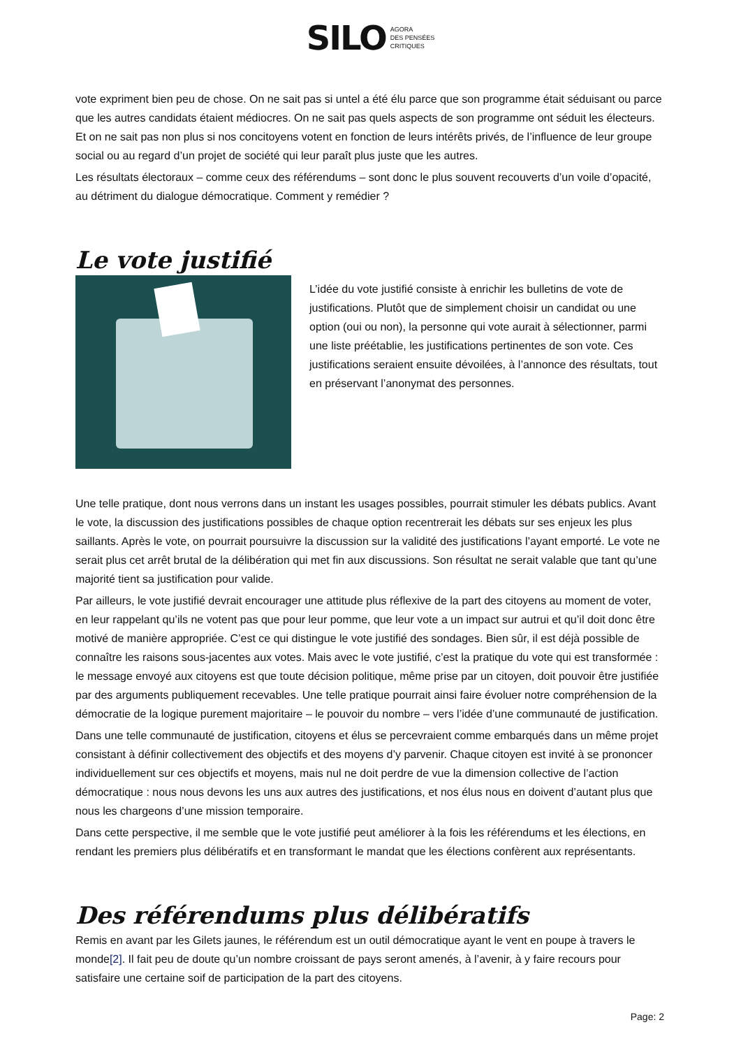SILO AGORA
DES PENSÉES
CRITIQUES
vote expriment bien peu de chose. On ne sait pas si untel a été élu parce que son programme était séduisant ou parce que les autres candidats étaient médiocres. On ne sait pas quels aspects de son programme ont séduit les électeurs. Et on ne sait pas non plus si nos concitoyens votent en fonction de leurs intérêts privés, de l’influence de leur groupe social ou au regard d’un projet de société qui leur paraît plus juste que les autres.
Les résultats électoraux – comme ceux des référendums – sont donc le plus souvent recouverts d’un voile d’opacité, au détriment du dialogue démocratique. Comment y remédier ?
Le vote justifié
L’idée du vote justifié consiste à enrichir les bulletins de vote de justifications. Plutôt que de simplement choisir un candidat ou une option (oui ou non), la personne qui vote aurait à sélectionner, parmi une liste préétablie, les justifications pertinentes de son vote. Ces justifications seraient ensuite dévoilées, à l’annonce des résultats, tout en préservant l’anonymat des personnes.
Une telle pratique, dont nous verrons dans un instant les usages possibles, pourrait stimuler les débats publics. Avant le vote, la discussion des justifications possibles de chaque option recentrerait les débats sur ses enjeux les plus saillants. Après le vote, on pourrait poursuivre la discussion sur la validité des justifications l’ayant emporté. Le vote ne serait plus cet arrêt brutal de la délibération qui met fin aux discussions. Son résultat ne serait valable que tant qu’une majorité tient sa justification pour valide.
Par ailleurs, le vote justifié devrait encourager une attitude plus réflexive de la part des citoyens au moment de voter, en leur rappelant qu’ils ne votent pas que pour leur pomme, que leur vote a un impact sur autrui et qu’il doit donc être motivé de manière appropriée. C’est ce qui distingue le vote justifié des sondages. Bien sûr, il est déjà possible de connaître les raisons sous-jacentes aux votes. Mais avec le vote justifié, c’est la pratique du vote qui est transformée : le message envoyé aux citoyens est que toute décision politique, même prise par un citoyen, doit pouvoir être justifiée par des arguments publiquement recevables. Une telle pratique pourrait ainsi faire évoluer notre compréhension de la démocratie de la logique purement majoritaire – le pouvoir du nombre – vers l’idée d’une communauté de justification.
Dans une telle communauté de justification, citoyens et élus se percevraient comme embarqués dans un même projet consistant à définir collectivement des objectifs et des moyens d’y parvenir. Chaque citoyen est invité à se prononcer individuellement sur ces objectifs et moyens, mais nul ne doit perdre de vue la dimension collective de l’action démocratique : nous nous devons les uns aux autres des justifications, et nos élus nous en doivent d’autant plus que nous les chargeons d’une mission temporaire.
Dans cette perspective, il me semble que le vote justifié peut améliorer à la fois les référendums et les élections, en rendant les premiers plus délibératifs et en transformant le mandat que les élections confèrent aux représentants.
Des référendums plus délibératifs
Remis en avant par les Gilets jaunes, le référendum est un outil démocratique ayant le vent en poupe à travers le monde[2]. Il fait peu de doute qu’un nombre croissant de pays seront amenés, à l’avenir, à y faire recours pour satisfaire une certaine soif de participation de la part des citoyens.
Page: 2